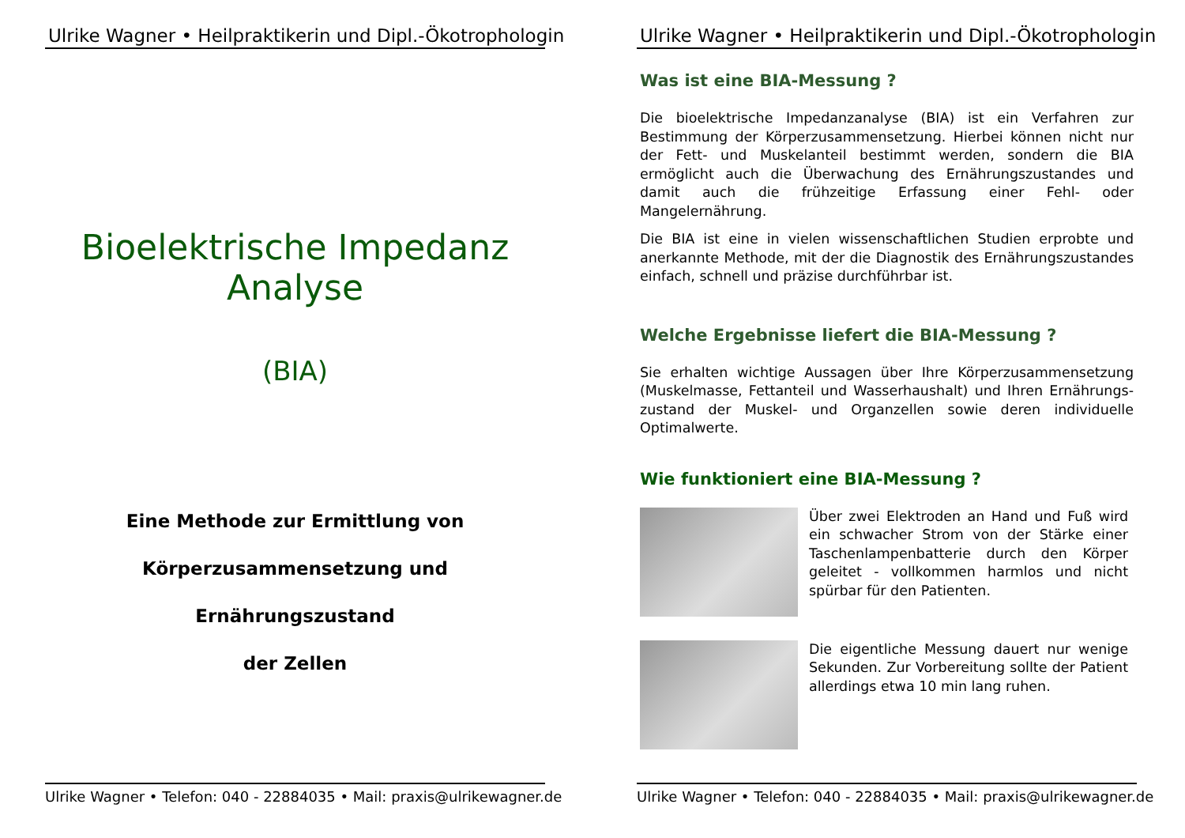Ulrike Wagner • Heilpraktikerin und Dipl.-Ökotrophologin
Bioelektrische Impedanz Analyse
(BIA)
Eine Methode zur Ermittlung von
Körperzusammensetzung und Ernährungszustand
der Zellen
Ulrike Wagner • Telefon: 040 - 22884035 • Mail: praxis@ulrikewagner.de
Ulrike Wagner • Heilpraktikerin und Dipl.-Ökotrophologin
Was ist eine BIA-Messung ?
Die bioelektrische Impedanzanalyse (BIA) ist ein Verfahren zur Bestimmung der Körperzusammensetzung. Hierbei können nicht nur der Fett- und Muskelanteil bestimmt werden, sondern die BIA ermöglicht auch die Überwachung des Ernährungszustandes und damit auch die frühzeitige Erfassung einer Fehl- oder Mangelernährung.
Die BIA ist eine in vielen wissenschaftlichen Studien erprobte und anerkannte Methode, mit der die Diagnostik des Ernährungszustandes einfach, schnell und präzise durchführbar ist.
Welche Ergebnisse liefert die BIA-Messung ?
Sie erhalten wichtige Aussagen über Ihre Körperzusammensetzung (Muskelmasse, Fettanteil und Wasserhaushalt) und Ihren Ernährungs-zustand der Muskel- und Organzellen sowie deren individuelle Optimalwerte.
Wie funktioniert eine BIA-Messung ?
Über zwei Elektroden an Hand und Fuß wird ein schwacher Strom von der Stärke einer Taschenlampenbatterie durch den Körper geleitet - vollkommen harmlos und nicht spürbar für den Patienten.
Die eigentliche Messung dauert nur wenige Sekunden. Zur Vorbereitung sollte der Patient allerdings etwa 10 min lang ruhen.
Ulrike Wagner • Telefon: 040 - 22884035 • Mail: praxis@ulrikewagner.de